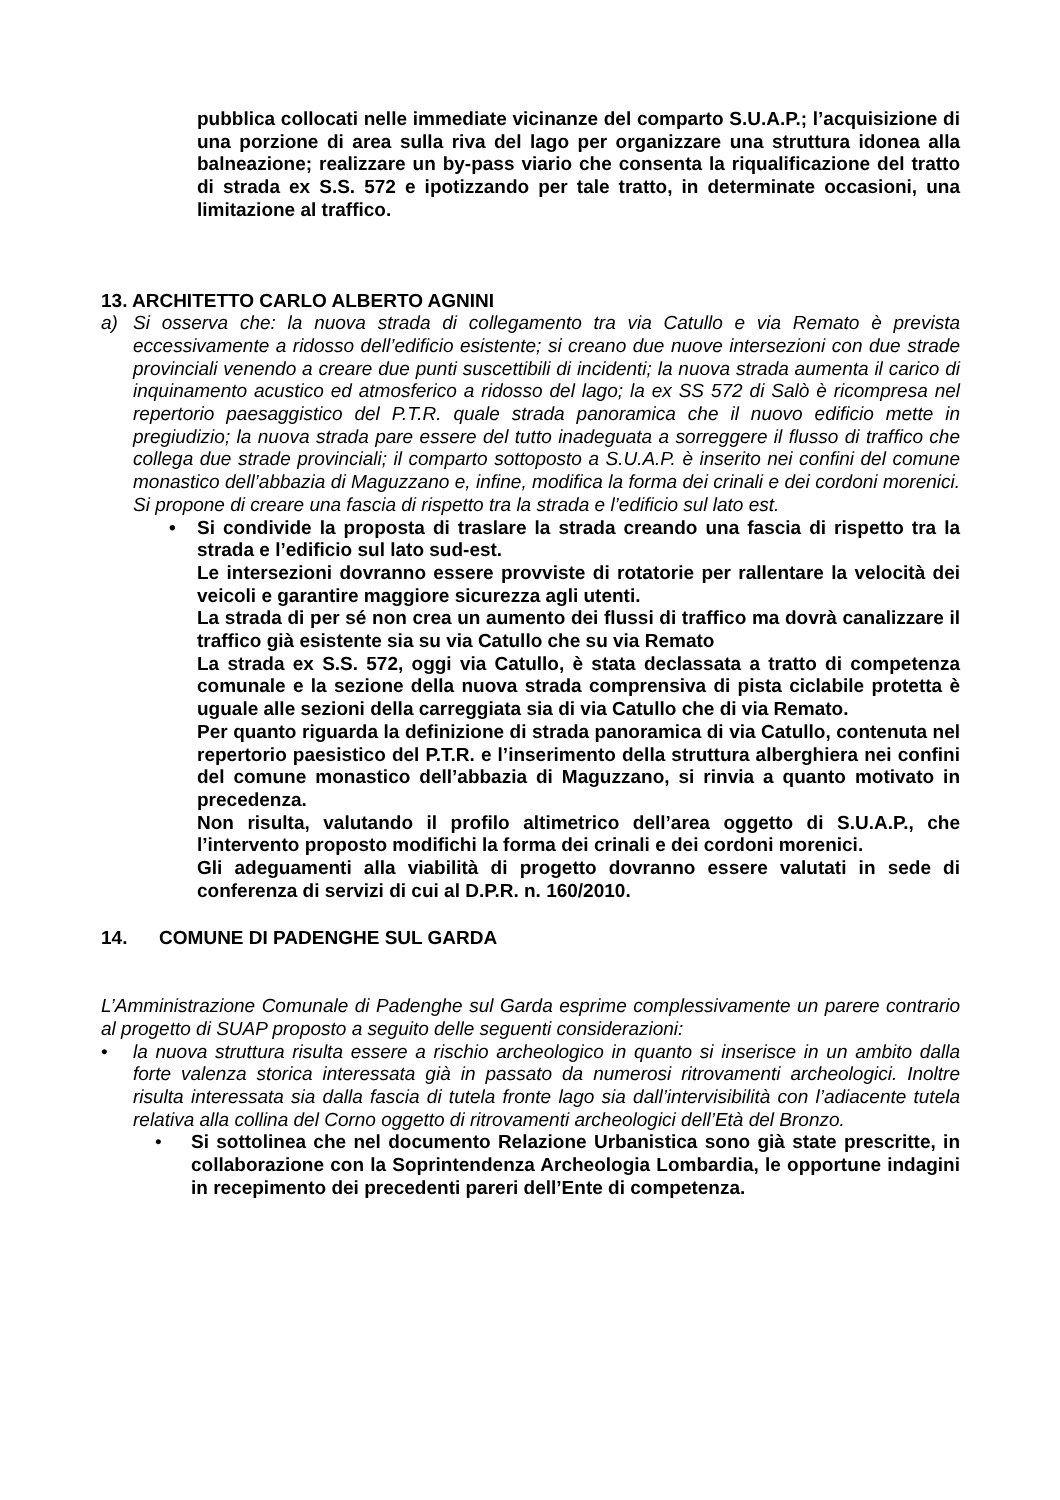pubblica collocati nelle immediate vicinanze del comparto S.U.A.P.; l’acquisizione di una porzione di area sulla riva del lago per organizzare una struttura idonea alla balneazione; realizzare un by-pass viario che consenta la riqualificazione del tratto di strada ex S.S. 572 e ipotizzando per tale tratto, in determinate occasioni, una limitazione al traffico.
13. ARCHITETTO CARLO ALBERTO AGNINI
a) Si osserva che: la nuova strada di collegamento tra via Catullo e via Remato è prevista eccessivamente a ridosso dell’edificio esistente; si creano due nuove intersezioni con due strade provinciali venendo a creare due punti suscettibili di incidenti; la nuova strada aumenta il carico di inquinamento acustico ed atmosferico a ridosso del lago; la ex SS 572 di Salò è ricompresa nel repertorio paesaggistico del P.T.R. quale strada panoramica che il nuovo edificio mette in pregiudizio; la nuova strada pare essere del tutto inadeguata a sorreggere il flusso di traffico che collega due strade provinciali; il comparto sottoposto a S.U.A.P. è inserito nei confini del comune monastico dell’abbazia di Maguzzano e, infine, modifica la forma dei crinali e dei cordoni morenici. Si propone di creare una fascia di rispetto tra la strada e l’edificio sul lato est.
•
Si condivide la proposta di traslare la strada creando una fascia di rispetto tra la strada e l’edificio sul lato sud-est.
Le intersezioni dovranno essere provviste di rotatorie per rallentare la velocità dei veicoli e garantire maggiore sicurezza agli utenti.
La strada di per sé non crea un aumento dei flussi di traffico ma dovrà canalizzare il traffico già esistente sia su via Catullo che su via Remato
La strada ex S.S. 572, oggi via Catullo, è stata declassata a tratto di competenza comunale e la sezione della nuova strada comprensiva di pista ciclabile protetta è uguale alle sezioni della carreggiata sia di via Catullo che di via Remato.
Per quanto riguarda la definizione di strada panoramica di via Catullo, contenuta nel repertorio paesistico del P.T.R. e l’inserimento della struttura alberghiera nei confini del comune monastico dell’abbazia di Maguzzano, si rinvia a quanto motivato in precedenza.
Non risulta, valutando il profilo altimetrico dell’area oggetto di S.U.A.P., che l’intervento proposto modifichi la forma dei crinali e dei cordoni morenici.
Gli adeguamenti alla viabilità di progetto dovranno essere valutati in sede di conferenza di servizi di cui al D.P.R. n. 160/2010.
14. COMUNE DI PADENGHE SUL GARDA
L’Amministrazione Comunale di Padenghe sul Garda esprime complessivamente un parere contrario al progetto di SUAP proposto a seguito delle seguenti considerazioni:
•
la nuova struttura risulta essere a rischio archeologico in quanto si inserisce in un ambito dalla forte valenza storica interessata già in passato da numerosi ritrovamenti archeologici. Inoltre risulta interessata sia dalla fascia di tutela fronte lago sia dall’intervisibilità con l’adiacente tutela relativa alla collina del Corno oggetto di ritrovamenti archeologici dell’Età del Bronzo.
•
Si sottolinea che nel documento Relazione Urbanistica sono già state prescritte, in collaborazione con la Soprintendenza Archeologia Lombardia, le opportune indagini in recepimento dei precedenti pareri dell’Ente di competenza.